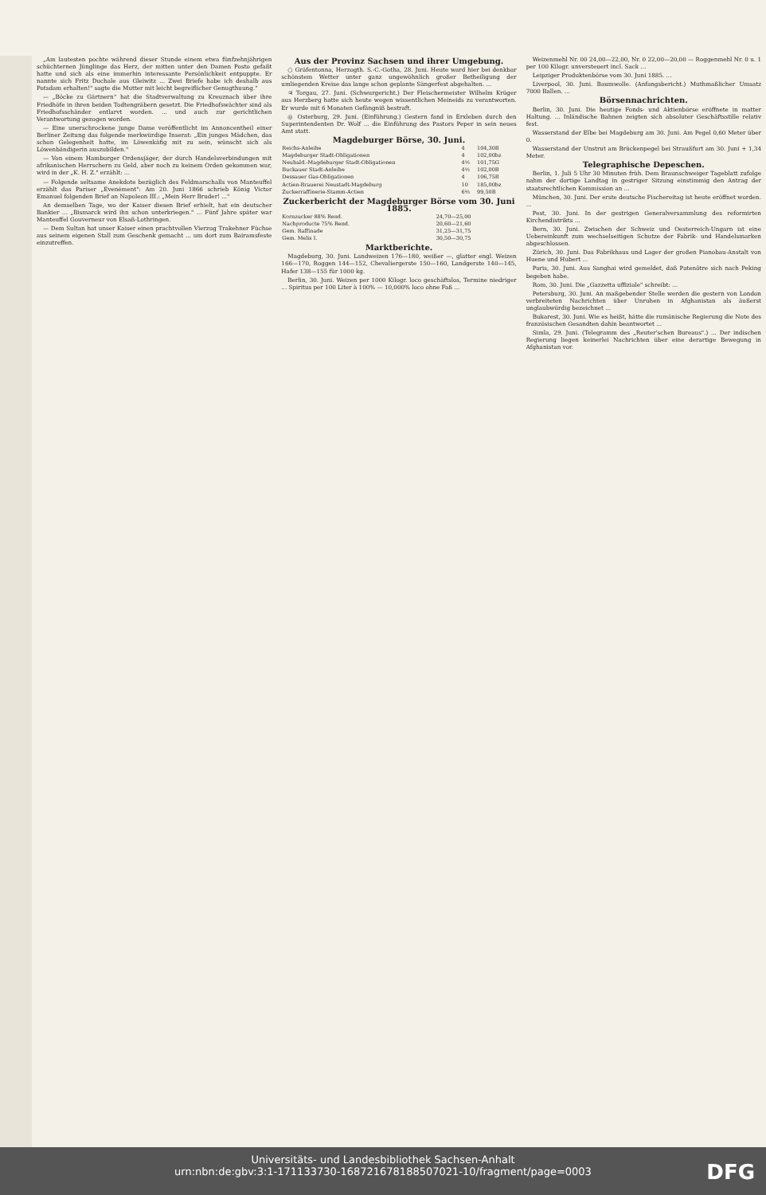„Am lautesten pochte während dieser Stunde einem etwa fünfzehnjährigen schüchternen Jünglinge das Herz, der mitten unter den Damen Posto gefaßt hatte und sich als eine immerhin interessante Persönlichkeit entpuppte. Er nannte sich Fritz Duchale aus Gleiwitz ... Zwei Briefe habe ich deshalb aus Potsdam erhalten!" sagte die Mutter mit leicht begreiflicher Genugthuung.“
— „Böcke zu Gärtnern“ hat die Stadtverwaltung zu Kreuznach über ihre Friedhöfe in ihren beiden Todtengräbern gesetzt. Die Friedhofswächter sind als Friedhofsschänder entlarvt worden. ... und auch zur gerichtlichen Verantwortung gezogen worden.
— Eine unerschrockene junge Dame veröffentlicht im Annoncentheil einer Berliner Zeitung das folgende merkwürdige Inserat: „Ein junges Mädchen, das schon Gelegenheit hatte, im Löwenkäfig mit zu sein, wünscht sich als Löwenbändigerin auszubilden."
— Von einem Hamburger Ordensjäger, der durch Handelsverbindungen mit afrikanischen Herrschern zu Geld, aber noch zu keinem Orden gekommen war, wird in der „K. H. Z." erzählt: ...
— Folgende seltsame Anekdote bezüglich des Feldmarschalls von Manteuffel erzählt das Pariser „Evenément": Am 20. Juni 1866 schrieb König Victor Emanuel folgenden Brief an Napoleon III.: „Mein Herr Bruder! ..."
An demselben Tage, wo der Kaiser diesen Brief erhielt, hat ein deutscher Bankier ... „Bismarck wird ihn schon unterkriegen." ... Fünf Jahre später war Manteuffel Gouverneur von Elsaß-Lothringen.
— Dem Sultan hat unser Kaiser einen prachtvollen Vierzug Trakehner Füchse aus seinem eigenen Stall zum Geschenk gemacht ... um dort zum Bairamsfeste einzutreffen.
Aus der Provinz Sachsen und ihrer Umgebung.
○ Gräfentonna, Herzogth. S.-C.-Gotha, 28. Juni. Heute ward hier bei denkbar schönstem Wetter unter ganz ungewöhnlich großer Betheiligung der umliegenden Kreise das lange schon geplante Sängerfest abgehalten. ...
♃ Torgau, 27. Juni. (Schwurgericht.) Der Fleischermeister Wilhelm Krüger aus Herzberg hatte sich heute wegen wissentlichen Meineids zu verantworten. Er wurde mit 6 Monaten Gefängniß bestraft.
◎ Osterburg, 29. Juni. (Einführung.) Gestern fand in Erxleben durch den Superintendenten Dr. Wolf ... die Einführung des Pastors Peper in sein neues Amt statt.
Magdeburger Börse, 30. Juni.
| Reichs-Anleihe | 4 | 104,30B |
| Magdeburger Stadt-Obligationen | 4 | 102,00bz |
| Neuhald.-Magdeburger Stadt-Obligationen | 4½ | 101,75G |
| Buckauer Stadt-Anleihe | 4½ | 102,00B |
| Dessauer Gas-Obligationen | 4 | 106,75B |
| Actien-Brauerei Neustadt-Magdeburg | 10 | 185,00bz |
| Zuckerraffinerie-Stamm-Actien | 6⅔ | 99,50B |
Zuckerbericht der Magdeburger Börse vom 30. Juni 1885.
| Kornzucker 88% Rend. | 24,70—25,00 |
| Nachproducte 75% Rend. | 20,60—21,60 |
| Gem. Raffinade | 31,25—31,75 |
| Gem. Melis I. | 30,50—30,75 |
Marktberichte.
Magdeburg, 30. Juni. Landweizen 176—180, weißer —, glatter engl. Weizen 166—170, Roggen 144—152, Chevaliergerste 150—160, Landgerste 140—145, Hafer 138—155 für 1000 kg.
Berlin, 30. Juni. Weizen per 1000 Kilogr. loco geschäftslos, Termine niedriger ... Spiritus per 100 Liter à 100% — 10,000% loco ohne Faß ...
Weizenmehl Nr. 00 24,00—22,00, Nr. 0 22,00—20,00 — Roggenmehl Nr. 0 u. 1 per 100 Kilogr. unversteuert incl. Sack ...
Leipziger Produktenbörse vom 30. Juni 1885. ...
Liverpool, 30. Juni. Baumwolle. (Anfangsbericht.) Muthmaßlicher Umsatz 7000 Ballen. ...
Börsennachrichten.
Berlin, 30. Juni. Die heutige Fonds- und Aktienbörse eröffnete in matter Haltung. ... Inländische Bahnen zeigten sich absoluter Geschäftsstille relativ fest.
Wasserstand der Elbe bei Magdeburg am 30. Juni. Am Pegel 0,60 Meter über 0.
Wasserstand der Unstrut am Brückenpegel bei Straußfurt am 30. Juni + 1,34 Meter.
Telegraphische Depeschen.
Berlin, 1. Juli 5 Uhr 30 Minuten früh. Dem Braunschweiger Tageblatt zufolge nahm der dortige Landtag in gestriger Sitzung einstimmig den Antrag der staatsrechtlichen Kommission an ...
München, 30. Juni. Der erste deutsche Fischereitag ist heute eröffnet worden. ...
Pest, 30. Juni. In der gestrigen Generalversammlung des reformirten Kirchendistrikts ...
Bern, 30. Juni. Zwischen der Schweiz und Oesterreich-Ungarn ist eine Uebereinkunft zum wechselseitigen Schutze der Fabrik- und Handelsmarken abgeschlossen.
Zürich, 30. Juni. Das Fabrikhaus und Lager der großen Pianobau-Anstalt von Huene und Hubert ...
Paris, 30. Juni. Aus Sanghai wird gemeldet, daß Patenôtre sich nach Peking begeben habe.
Rom, 30. Juni. Die „Gazzetta uffiziale" schreibt: ...
Petersburg, 30. Juni. An maßgebender Stelle werden die gestern von London verbreiteten Nachrichten über Unruhen in Afghanistan als äußerst unglaubwürdig bezeichnet ...
Bukarest, 30. Juni. Wie es heißt, hätte die rumänische Regierung die Note des französischen Gesandten dahin beantwortet ...
Simla, 29. Juni. (Telegramm des „Reuter'schen Bureaus".) ... Der indischen Regierung liegen keinerlei Nachrichten über eine derartige Bewegung in Afghanistan vor.
Universitäts- und Landesbibliothek Sachsen-Anhalt
urn:nbn:de:gbv:3:1-171133730-16872167818850702​1-10/fragment/page=0003
DFG